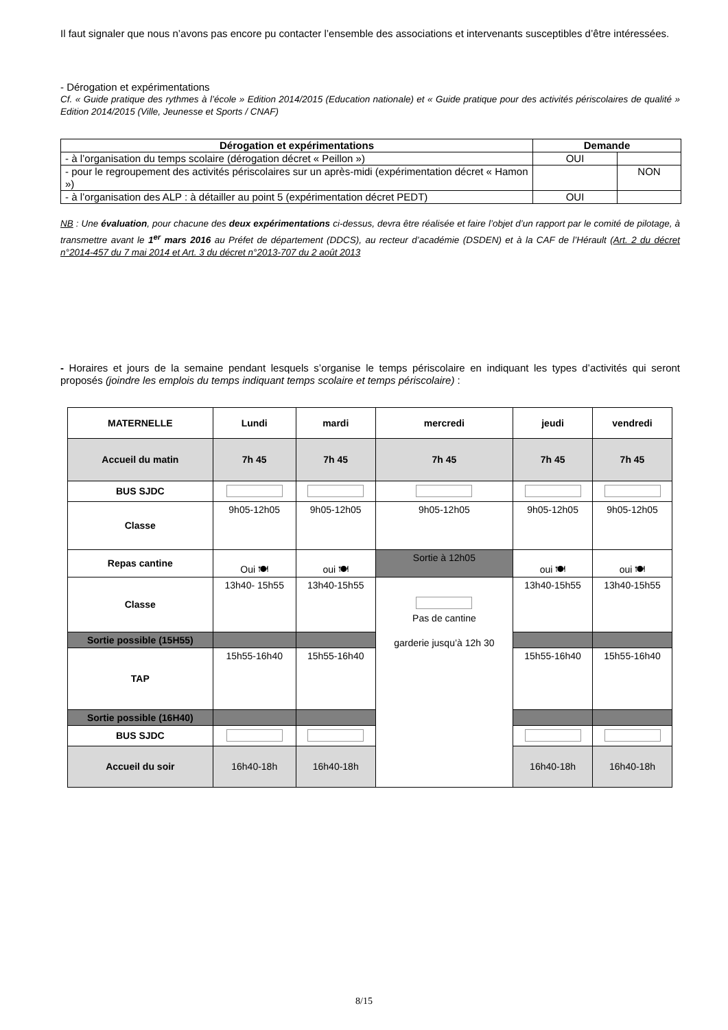Il faut signaler que nous n’avons pas encore pu contacter l’ensemble des associations et intervenants susceptibles d’être intéressées.
- Dérogation et expérimentations
Cf. « Guide pratique des rythmes à l’école » Edition 2014/2015 (Education nationale) et « Guide pratique pour des activités périscolaires de qualité » Edition 2014/2015 (Ville, Jeunesse et Sports / CNAF)
| Dérogation et expérimentations | Demande | |
| --- | --- | --- |
| - à l’organisation du temps scolaire (dérogation décret « Peillon ») | OUI | |
| - pour le regroupement des activités périscolaires sur un après-midi (expérimentation décret « Hamon ») | | NON |
| - à l’organisation des ALP : à détailler au point 5 (expérimentation décret PEDT) | OUI | |
NB : Une évaluation, pour chacune des deux expérimentations ci-dessus, devra être réalisée et faire l’objet d’un rapport par le comité de pilotage, à transmettre avant le 1<sup>er</sup> mars 2016 au Préfet de département (DDCS), au recteur d’académie (DSDEN) et à la CAF de l’Hérault (Art. 2 du décret n°2014-457 du 7 mai 2014 et Art. 3 du décret n°2013-707 du 2 août 2013
- Horaires et jours de la semaine pendant lesquels s’organise le temps périscolaire en indiquant les types d’activités qui seront proposés (joindre les emplois du temps indiquant temps scolaire et temps périscolaire) :
| MATERNELLE | Lundi | mardi | mercredi | jeudi | vendredi |
| Accueil du matin | 7h 45 | 7h 45 | 7h 45 | 7h 45 | 7h 45 |
| BUS SJDC | | | | | |
| Classe | 9h05-12h05 | 9h05-12h05 | 9h05-12h05 | 9h05-12h05 | 9h05-12h05 |
| Repas cantine | Oui 🍽 | oui 🍽 | Sortie à 12h05 | oui 🍽 | oui 🍽 |
| Classe | 13h40- 15h55 | 13h40-15h55 | Pas de cantine garderie jusqu’à 12h 30 | 13h40-15h55 | 13h40-15h55 |
| Sortie possible (15H55) | | | | | |
| TAP | 15h55-16h40 | 15h55-16h40 | | 15h55-16h40 | 15h55-16h40 |
| Sortie possible (16H40) | | | | | |
| BUS SJDC | | | | | |
| Accueil du soir | 16h40-18h | 16h40-18h | | 16h40-18h | 16h40-18h |
8/15